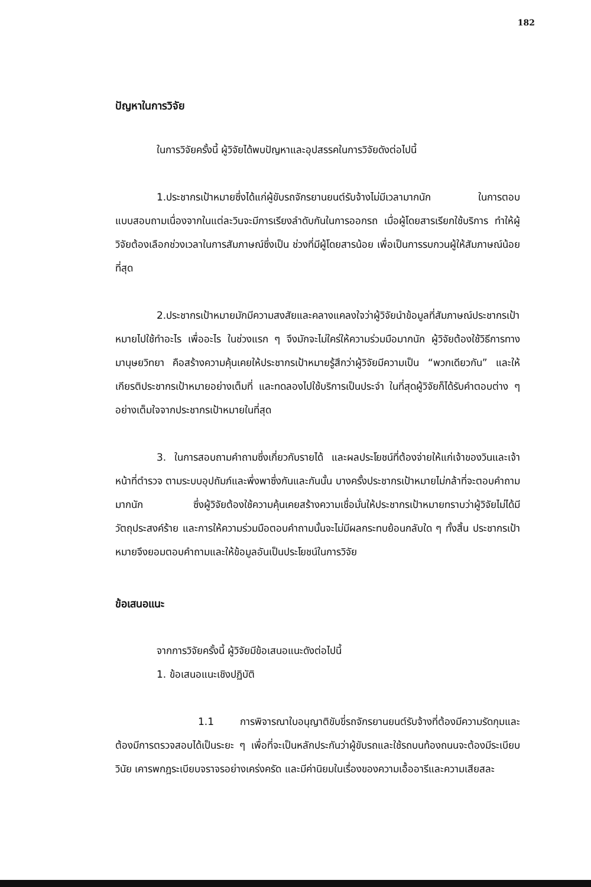182
ปัญหาในการวิจัย
ในการวิจัยครั้งนี้ ผู้วิจัยได้พบปัญหาและอุปสรรคในการวิจัยดังต่อไปนี้
1.ประชากรเป้าหมายซึ่งได้แก่ผู้ขับรถจักรยานยนต์รับจ้างไม่มีเวลามากนัก ในการตอบแบบสอบถามเนื่องจากในแต่ละวินจะมีการเรียงลำดับกันในการออกรถ เมื่อผู้โดยสารเรียกใช้บริการ ทำให้ผู้วิจัยต้องเลือกช่วงเวลาในการสัมภาษณ์ซึ่งเป็น ช่วงที่มีผู้โดยสารน้อย เพื่อเป็นการรบกวนผู้ให้สัมภาษณ์น้อยที่สุด
2.ประชากรเป้าหมายมักมีความสงสัยและคลางแคลงใจว่าผู้วิจัยนำข้อมูลที่สัมภาษณ์ประชากรเป้าหมายไปใช้ทำอะไร เพื่ออะไร ในช่วงแรก ๆ จึงมักจะไม่ใคร่ให้ความร่วมมือมากนัก ผู้วิจัยต้องใช้วิธีการทางมานุษยวิทยา คือสร้างความคุ้นเคยให้ประชากรเป้าหมายรู้สึกว่าผู้วิจัยมีความเป็น “พวกเดียวกัน” และให้เกียรติประชากรเป้าหมายอย่างเต็มที่ และทดลองไปใช้บริการเป็นประจำ ในที่สุดผู้วิจัยก็ได้รับคำตอบต่าง ๆ อย่างเต็มใจจากประชากรเป้าหมายในที่สุด
3. ในการสอบถามคำถามซึ่งเกี่ยวกับรายได้ และผลประโยชน์ที่ต้องจ่ายให้แก่เจ้าของวินและเจ้าหน้าที่ตำรวจ ตามระบบอุปถัมภ์และพึ่งพาซึ่งกันและกันนั้น บางครั้งประชากรเป้าหมายไม่กล้าที่จะตอบคำถามมากนัก ซึ่งผู้วิจัยต้องใช้ความคุ้นเคยสร้างความเชื่อมั่นให้ประชากรเป้าหมายทราบว่าผู้วิจัยไม่ได้มีวัตถุประสงค์ร้าย และการให้ความร่วมมือตอบคำถามนั้นจะไม่มีผลกระทบย้อนกลับใด ๆ ทั้งสิ้น ประชากรเป้าหมายจึงยอมตอบคำถามและให้ข้อมูลอันเป็นประโยชน์ในการวิจัย
ข้อเสนอแนะ
จากการวิจัยครั้งนี้ ผู้วิจัยมีข้อเสนอแนะดังต่อไปนี้
1. ข้อเสนอแนะเชิงปฏิบัติ
1.1 การพิจารณาใบอนุญาติขับขี่รถจักรยานยนต์รับจ้างที่ต้องมีความรัดกุมและต้องมีการตรวจสอบได้เป็นระยะ ๆ เพื่อที่จะเป็นหลักประกันว่าผู้ขับรถและใช้รถบนท้องถนนจะต้องมีระเบียบวินัย เคารพกฎระเบียบจราจรอย่างเคร่งครัด และมีค่านิยมในเรื่องของความเอื้ออารีและความเสียสละ